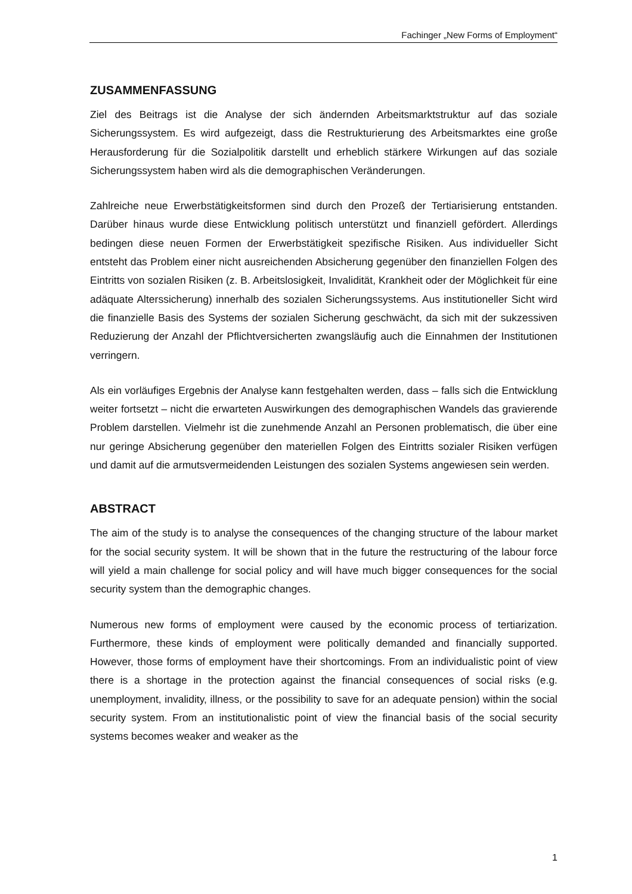Fachinger „New Forms of Employment“
ZUSAMMENFASSUNG
Ziel des Beitrags ist die Analyse der sich ändernden Arbeitsmarktstruktur auf das soziale Sicherungssystem. Es wird aufgezeigt, dass die Restrukturierung des Arbeitsmarktes eine große Herausforderung für die Sozialpolitik darstellt und erheblich stärkere Wirkungen auf das soziale Sicherungssystem haben wird als die demographischen Veränderungen.
Zahlreiche neue Erwerbstätigkeitsformen sind durch den Prozeß der Tertiarisierung entstanden. Darüber hinaus wurde diese Entwicklung politisch unterstützt und finanziell gefördert. Allerdings bedingen diese neuen Formen der Erwerbstätigkeit spezifische Risiken. Aus individueller Sicht entsteht das Problem einer nicht ausreichenden Absicherung gegenüber den finanziellen Folgen des Eintritts von sozialen Risiken (z. B. Arbeitslosigkeit, Invalidität, Krankheit oder der Möglichkeit für eine adäquate Alterssicherung) innerhalb des sozialen Sicherungssystems. Aus institutioneller Sicht wird die finanzielle Basis des Systems der sozialen Sicherung geschwächt, da sich mit der sukzessiven Reduzierung der Anzahl der Pflichtversicherten zwangsläufig auch die Einnahmen der Institutionen verringern.
Als ein vorläufiges Ergebnis der Analyse kann festgehalten werden, dass – falls sich die Entwicklung weiter fortsetzt – nicht die erwarteten Auswirkungen des demographischen Wandels das gravierende Problem darstellen. Vielmehr ist die zunehmende Anzahl an Personen problematisch, die über eine nur geringe Absicherung gegenüber den materiellen Folgen des Eintritts sozialer Risiken verfügen und damit auf die armutsvermeidenden Leistungen des sozialen Systems angewiesen sein werden.
ABSTRACT
The aim of the study is to analyse the consequences of the changing structure of the labour market for the social security system. It will be shown that in the future the restructuring of the labour force will yield a main challenge for social policy and will have much bigger consequences for the social security system than the demographic changes.
Numerous new forms of employment were caused by the economic process of tertiarization. Furthermore, these kinds of employment were politically demanded and financially supported. However, those forms of employment have their shortcomings. From an individualistic point of view there is a shortage in the protection against the financial consequences of social risks (e.g. unemployment, invalidity, illness, or the possibility to save for an adequate pension) within the social security system. From an institutionalistic point of view the financial basis of the social security systems becomes weaker and weaker as the
1